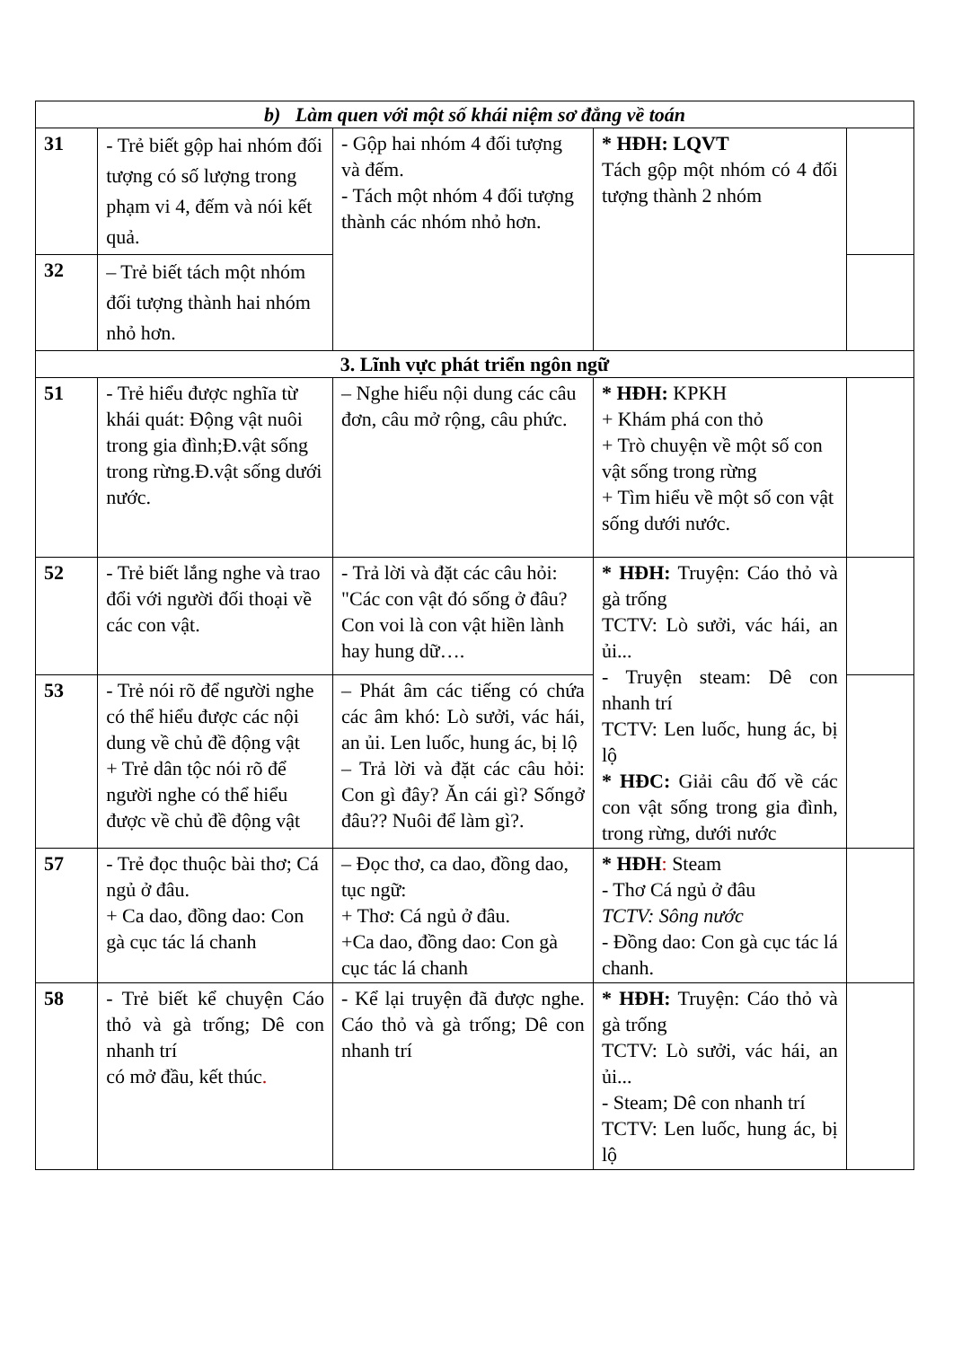| b) Làm quen với một số khái niệm sơ đẳng về toán | | | | |
| 31 | - Trẻ biết gộp hai nhóm đối tượng có số lượng trong phạm vi 4, đếm và nói kết quả. | - Gộp hai nhóm 4 đối tượng và đếm. - Tách một nhóm 4 đối tượng thành các nhóm nhỏ hơn. | * HĐH: LQVT Tách gộp một nhóm có 4 đối tượng thành 2 nhóm | |
| 32 | – Trẻ biết tách một nhóm đối tượng thành hai nhóm nhỏ hơn. | | | |
| 3. Lĩnh vực phát triển ngôn ngữ | | | | |
| 51 | - Trẻ hiểu được nghĩa từ khái quát: Động vật nuôi trong gia đình;Đ.vật sống trong rừng.Đ.vật sống dưới nước. | – Nghe hiểu nội dung các câu đơn, câu mở rộng, câu phức. | * HĐH: KPKH + Khám phá con thỏ + Trò chuyện về một số con vật sống trong rừng + Tìm hiểu về một số con vật sống dưới nước. | |
| 52 | - Trẻ biết lắng nghe và trao đổi với người đối thoại về các con vật. | - Trả lời và đặt các câu hỏi: "Các con vật đó sống ở đâu? Con voi là con vật hiền lành hay hung dữ…. | * HĐH: Truyện: Cáo thỏ và gà trống TCTV: Lò sưởi, vác hái, an ủi... - Truyện steam: Dê con nhanh trí TCTV: Len luốc, hung ác, bị lộ * HĐC: Giải câu đố về các con vật sống trong gia đình, trong rừng, dưới nước | |
| 53 | - Trẻ nói rõ để người nghe có thể hiểu được các nội dung về chủ đề động vật + Trẻ dân tộc nói rõ để người nghe có thể hiểu được về chủ đề động vật | – Phát âm các tiếng có chứa các âm khó: Lò sưởi, vác hái, an ủi. Len luốc, hung ác, bị lộ – Trả lời và đặt các câu hỏi: Con gì đây? Ăn cái gì? Sốngở đâu?? Nuôi để làm gì?. | | |
| 57 | - Trẻ đọc thuộc bài thơ; Cá ngủ ở đâu. + Ca dao, đồng dao: Con gà cục tác lá chanh | – Đọc thơ, ca dao, đồng dao, tục ngữ: + Thơ: Cá ngủ ở đâu. +Ca dao, đồng dao: Con gà cục tác lá chanh | * HĐH : Steam - Thơ Cá ngủ ở đâu TCTV: Sông nước - Đồng dao: Con gà cục tác lá chanh. | |
| 58 | - Trẻ biết kể chuyện Cáo thỏ và gà trống; Dê con nhanh trí có mở đầu, kết thúc . | - Kể lại truyện đã được nghe. Cáo thỏ và gà trống; Dê con nhanh trí | * HĐH: Truyện: Cáo thỏ và gà trống TCTV: Lò sưởi, vác hái, an ủi... - Steam; Dê con nhanh trí TCTV: Len luốc, hung ác, bị lộ | |